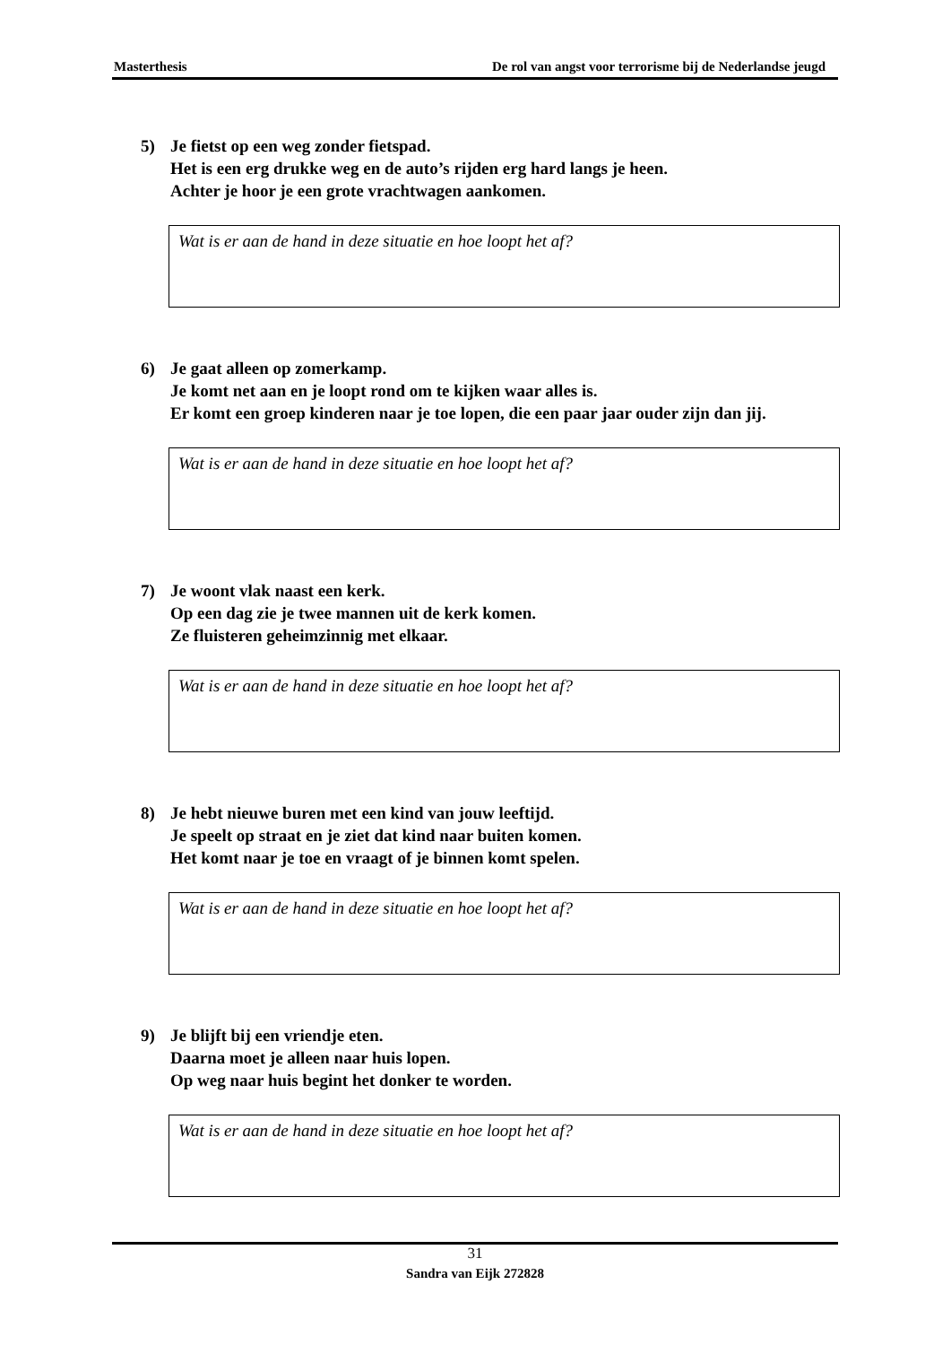Masterthesis De rol van angst voor terrorisme bij de Nederlandse jeugd
5) Je fietst op een weg zonder fietspad.
Het is een erg drukke weg en de auto’s rijden erg hard langs je heen.
Achter je hoor je een grote vrachtwagen aankomen.
Wat is er aan de hand in deze situatie en hoe loopt het af?
6) Je gaat alleen op zomerkamp.
Je komt net aan en je loopt rond om te kijken waar alles is.
Er komt een groep kinderen naar je toe lopen, die een paar jaar ouder zijn dan jij.
Wat is er aan de hand in deze situatie en hoe loopt het af?
7) Je woont vlak naast een kerk.
Op een dag zie je twee mannen uit de kerk komen.
Ze fluisteren geheimzinnig met elkaar.
Wat is er aan de hand in deze situatie en hoe loopt het af?
8) Je hebt nieuwe buren met een kind van jouw leeftijd.
Je speelt op straat en je ziet dat kind naar buiten komen.
Het komt naar je toe en vraagt of je binnen komt spelen.
Wat is er aan de hand in deze situatie en hoe loopt het af?
9) Je blijft bij een vriendje eten.
Daarna moet je alleen naar huis lopen.
Op weg naar huis begint het donker te worden.
Wat is er aan de hand in deze situatie en hoe loopt het af?
31
Sandra van Eijk 272828